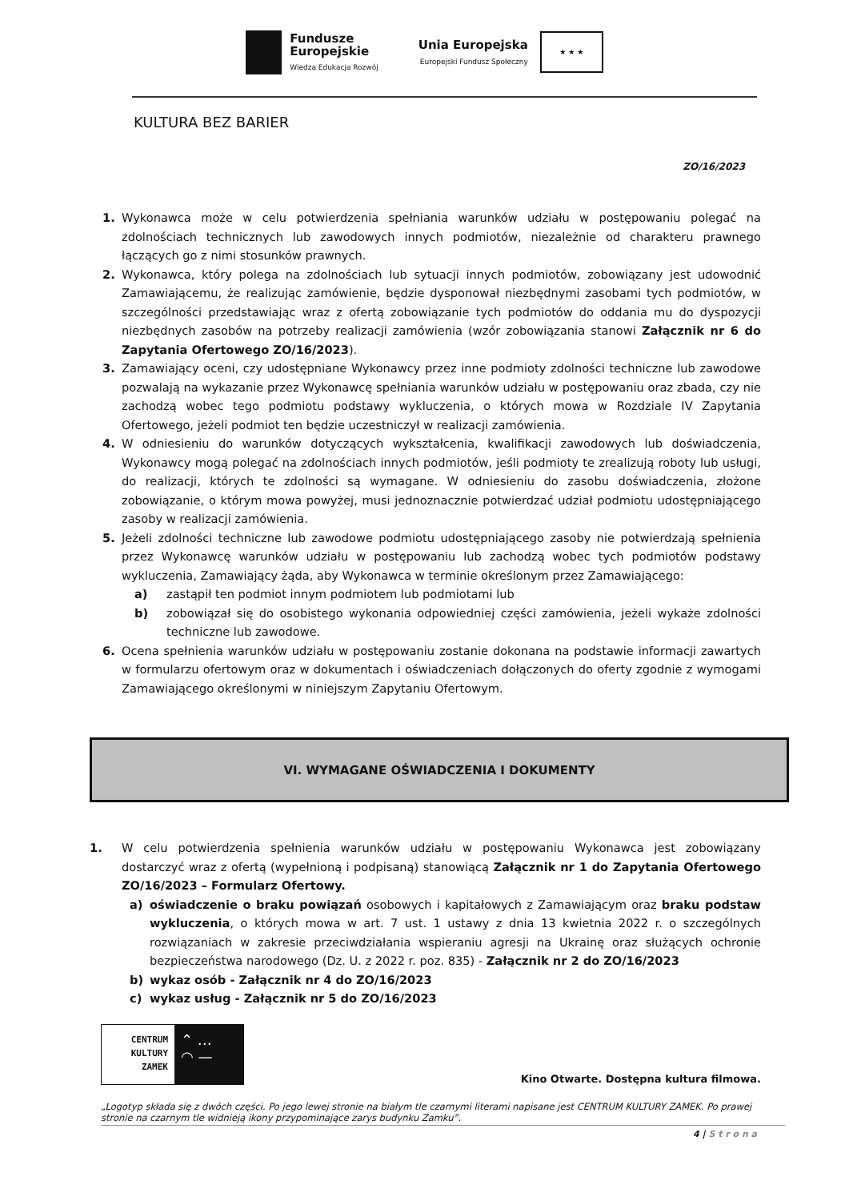Fundusze
Europejskie
Wiedza Edukacja Rozwój
Unia Europejska
Europejski Fundusz Społeczny
★ ★ ★
KULTURA BEZ BARIER
ZO/16/2023
1. Wykonawca może w celu potwierdzenia spełniania warunków udziału w postępowaniu polegać na zdolnościach technicznych lub zawodowych innych podmiotów, niezależnie od charakteru prawnego łączących go z nimi stosunków prawnych.
2. Wykonawca, który polega na zdolnościach lub sytuacji innych podmiotów, zobowiązany jest udowodnić Zamawiającemu, że realizując zamówienie, będzie dysponował niezbędnymi zasobami tych podmiotów, w szczególności przedstawiając wraz z ofertą zobowiązanie tych podmiotów do oddania mu do dyspozycji niezbędnych zasobów na potrzeby realizacji zamówienia (wzór zobowiązania stanowi Załącznik nr 6 do Zapytania Ofertowego ZO/16/2023).
3. Zamawiający oceni, czy udostępniane Wykonawcy przez inne podmioty zdolności techniczne lub zawodowe pozwalają na wykazanie przez Wykonawcę spełniania warunków udziału w postępowaniu oraz zbada, czy nie zachodzą wobec tego podmiotu podstawy wykluczenia, o których mowa w Rozdziale IV Zapytania Ofertowego, jeżeli podmiot ten będzie uczestniczył w realizacji zamówienia.
4. W odniesieniu do warunków dotyczących wykształcenia, kwalifikacji zawodowych lub doświadczenia, Wykonawcy mogą polegać na zdolnościach innych podmiotów, jeśli podmioty te zrealizują roboty lub usługi, do realizacji, których te zdolności są wymagane. W odniesieniu do zasobu doświadczenia, złożone zobowiązanie, o którym mowa powyżej, musi jednoznacznie potwierdzać udział podmiotu udostępniającego zasoby w realizacji zamówienia.
5. Jeżeli zdolności techniczne lub zawodowe podmiotu udostępniającego zasoby nie potwierdzają spełnienia przez Wykonawcę warunków udziału w postępowaniu lub zachodzą wobec tych podmiotów podstawy wykluczenia, Zamawiający żąda, aby Wykonawca w terminie określonym przez Zamawiającego:
a) zastąpił ten podmiot innym podmiotem lub podmiotami lub
b) zobowiązał się do osobistego wykonania odpowiedniej części zamówienia, jeżeli wykaże zdolności techniczne lub zawodowe.
6. Ocena spełnienia warunków udziału w postępowaniu zostanie dokonana na podstawie informacji zawartych w formularzu ofertowym oraz w dokumentach i oświadczeniach dołączonych do oferty zgodnie z wymogami Zamawiającego określonymi w niniejszym Zapytaniu Ofertowym.
VI. WYMAGANE OŚWIADCZENIA I DOKUMENTY
1. W celu potwierdzenia spełnienia warunków udziału w postępowaniu Wykonawca jest zobowiązany dostarczyć wraz z ofertą (wypełnioną i podpisaną) stanowiącą Załącznik nr 1 do Zapytania Ofertowego ZO/16/2023 – Formularz Ofertowy.
a) oświadczenie o braku powiązań osobowych i kapitałowych z Zamawiającym oraz braku podstaw wykluczenia, o których mowa w art. 7 ust. 1 ustawy z dnia 13 kwietnia 2022 r. o szczególnych rozwiązaniach w zakresie przeciwdziałania wspieraniu agresji na Ukrainę oraz służących ochronie bezpieczeństwa narodowego (Dz. U. z 2022 r. poz. 835) - Załącznik nr 2 do ZO/16/2023
b) wykaz osób - Załącznik nr 4 do ZO/16/2023
c) wykaz usług - Załącznik nr 5 do ZO/16/2023
CENTRUM
KULTURY
ZAMEK
⌃ …
◠ —
Kino Otwarte. Dostępna kultura filmowa.
„Logotyp składa się z dwóch części. Po jego lewej stronie na białym tle czarnymi literami napisane jest CENTRUM KULTURY ZAMEK. Po prawej stronie na czarnym tle widnieją ikony przypominające zarys budynku Zamku”.
4 | S t r o n a